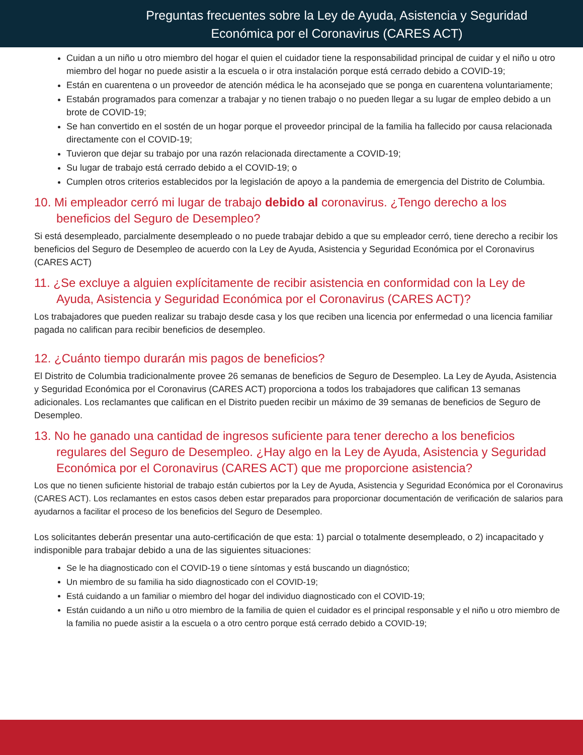Preguntas frecuentes sobre la Ley de Ayuda, Asistencia y Seguridad
Económica por el Coronavirus (CARES ACT)
Cuidan a un niño u otro miembro del hogar el quien el cuidador tiene la responsabilidad principal de cuidar y el niño u otro miembro del hogar no puede asistir a la escuela o ir otra instalación porque está cerrado debido a COVID-19;
Están en cuarentena o un proveedor de atención médica le ha aconsejado que se ponga en cuarentena voluntariamente;
Estabán programados para comenzar a trabajar y no tienen trabajo o no pueden llegar a su lugar de empleo debido a un brote de COVID-19;
Se han convertido en el sostén de un hogar porque el proveedor principal de la familia ha fallecido por causa relacionada directamente con el COVID-19;
Tuvieron que dejar su trabajo por una razón relacionada directamente a COVID-19;
Su lugar de trabajo está cerrado debido a el COVID-19; o
Cumplen otros criterios establecidos por la legislación de apoyo a la pandemia de emergencia del Distrito de Columbia.
10. Mi empleador cerró mi lugar de trabajo debido al coronavirus. ¿Tengo derecho a los beneficios del Seguro de Desempleo?
Si está desempleado, parcialmente desempleado o no puede trabajar debido a que su empleador cerró, tiene derecho a recibir los beneficios del Seguro de Desempleo de acuerdo con la Ley de Ayuda, Asistencia y Seguridad Económica por el Coronavirus (CARES ACT)
11. ¿Se excluye a alguien explícitamente de recibir asistencia en conformidad con la Ley de Ayuda, Asistencia y Seguridad Económica por el Coronavirus (CARES ACT)?
Los trabajadores que pueden realizar su trabajo desde casa y los que reciben una licencia por enfermedad o una licencia familiar pagada no califican para recibir beneficios de desempleo.
12. ¿Cuánto tiempo durarán mis pagos de beneficios?
El Distrito de Columbia tradicionalmente provee 26 semanas de beneficios de Seguro de Desempleo. La Ley de Ayuda, Asistencia y Seguridad Económica por el Coronavirus (CARES ACT) proporciona a todos los trabajadores que califican 13 semanas adicionales. Los reclamantes que califican en el Distrito pueden recibir un máximo de 39 semanas de beneficios de Seguro de Desempleo.
13. No he ganado una cantidad de ingresos suficiente para tener derecho a los beneficios regulares del Seguro de Desempleo. ¿Hay algo en la Ley de Ayuda, Asistencia y Seguridad Económica por el Coronavirus (CARES ACT) que me proporcione asistencia?
Los que no tienen suficiente historial de trabajo están cubiertos por la Ley de Ayuda, Asistencia y Seguridad Económica por el Coronavirus (CARES ACT). Los reclamantes en estos casos deben estar preparados para proporcionar documentación de verificación de salarios para ayudarnos a facilitar el proceso de los beneficios del Seguro de Desempleo.
Los solicitantes deberán presentar una auto-certificación de que esta: 1) parcial o totalmente desempleado, o 2) incapacitado y indisponible para trabajar debido a una de las siguientes situaciones:
Se le ha diagnosticado con el COVID-19 o tiene síntomas y está buscando un diagnóstico;
Un miembro de su familia ha sido diagnosticado con el COVID-19;
Está cuidando a un familiar o miembro del hogar del individuo diagnosticado con el COVID-19;
Están cuidando a un niño u otro miembro de la familia de quien el cuidador es el principal responsable y el niño u otro miembro de la familia no puede asistir a la escuela o a otro centro porque está cerrado debido a COVID-19;